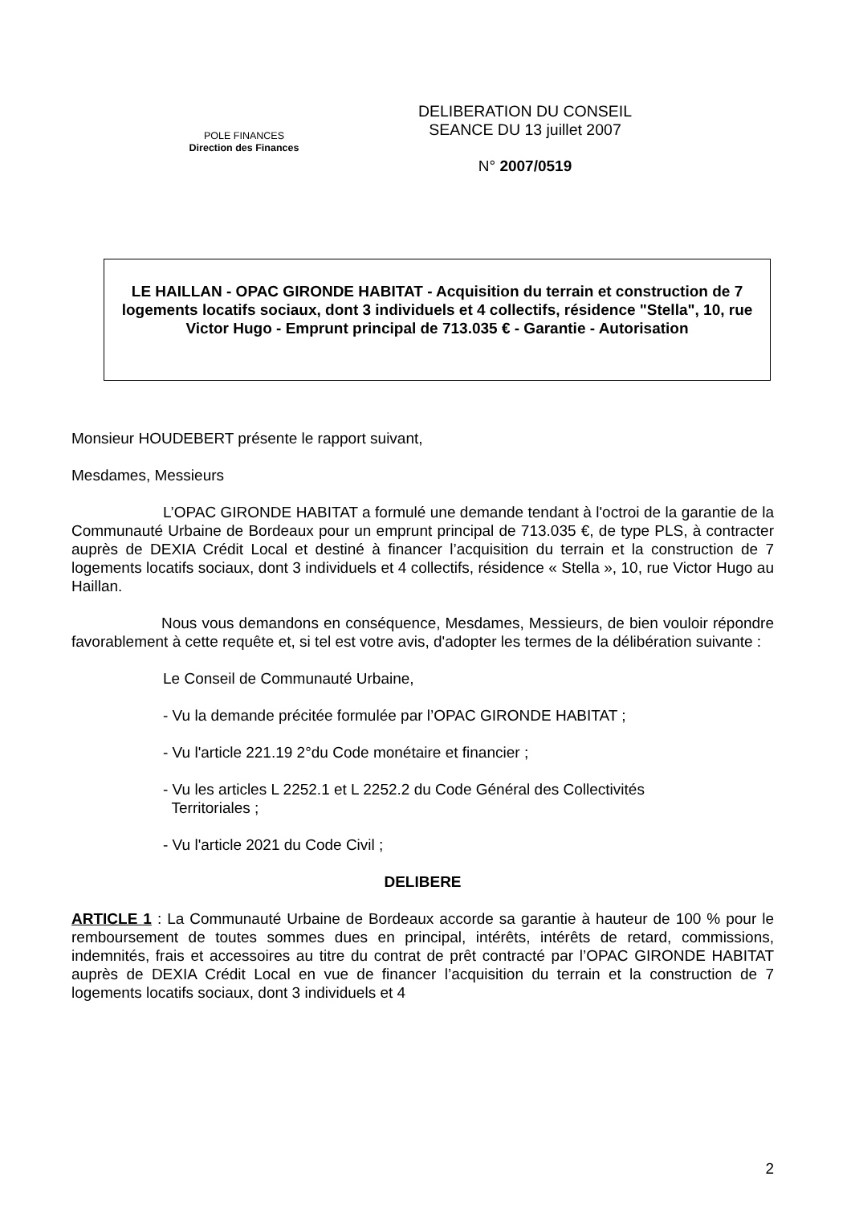POLE FINANCES
Direction des Finances
DELIBERATION DU CONSEIL
SEANCE DU 13 juillet 2007
N° 2007/0519
LE HAILLAN - OPAC GIRONDE HABITAT - Acquisition du terrain et construction de 7 logements locatifs sociaux, dont 3 individuels et 4 collectifs, résidence "Stella", 10, rue Victor Hugo - Emprunt principal de 713.035 € - Garantie - Autorisation
Monsieur HOUDEBERT présente le rapport suivant,
Mesdames, Messieurs
L’OPAC GIRONDE HABITAT a formulé une demande tendant à l'octroi de la garantie de la Communauté Urbaine de Bordeaux pour un emprunt principal de 713.035 €, de type PLS, à contracter auprès de DEXIA Crédit Local et destiné à financer l’acquisition du terrain et la construction de 7 logements locatifs sociaux, dont 3 individuels et 4 collectifs, résidence « Stella », 10, rue Victor Hugo au Haillan.
Nous vous demandons en conséquence, Mesdames, Messieurs, de bien vouloir répondre favorablement à cette requête et, si tel est votre avis, d'adopter les termes de la délibération suivante :
Le Conseil de Communauté Urbaine,
- Vu la demande précitée formulée par l’OPAC GIRONDE HABITAT ;
- Vu l'article 221.19 2°du Code monétaire et financier ;
- Vu les articles L 2252.1 et L 2252.2 du Code Général des Collectivités
Territoriales ;
- Vu l'article 2021 du Code Civil ;
DELIBERE
ARTICLE 1 : La Communauté Urbaine de Bordeaux accorde sa garantie à hauteur de 100 % pour le remboursement de toutes sommes dues en principal, intérêts, intérêts de retard, commissions, indemnités, frais et accessoires au titre du contrat de prêt contracté par l’OPAC GIRONDE HABITAT auprès de DEXIA Crédit Local en vue de financer l’acquisition du terrain et la construction de 7 logements locatifs sociaux, dont 3 individuels et 4
2